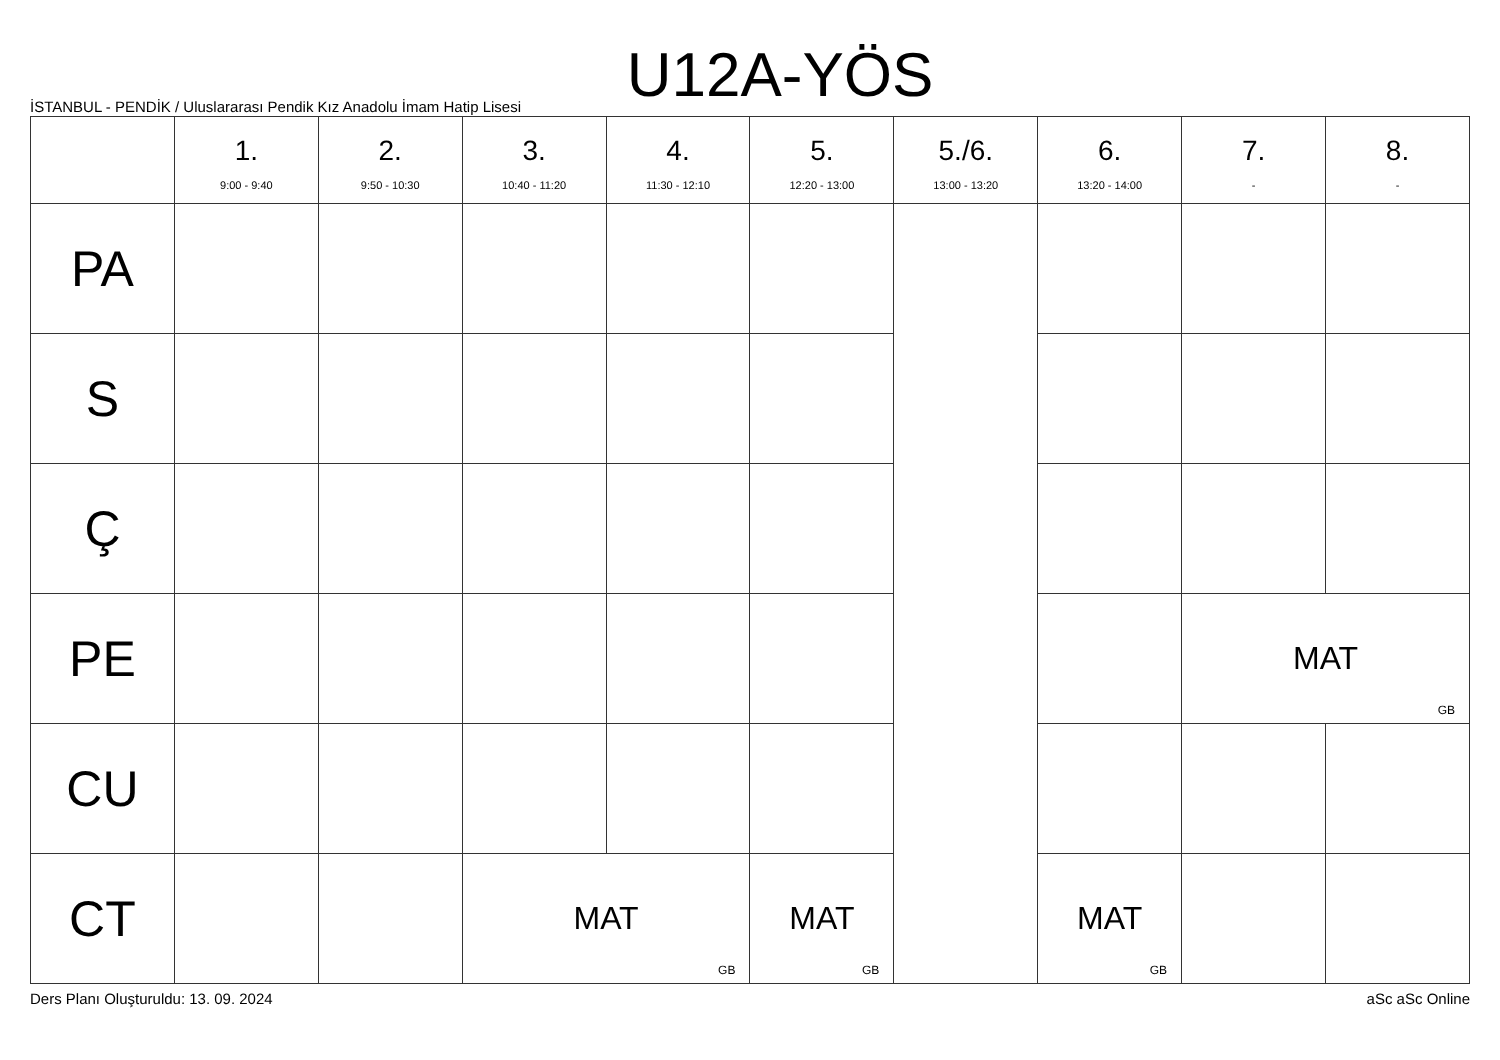U12A-YÖS
İSTANBUL - PENDİK / Uluslararası Pendik Kız Anadolu İmam Hatip Lisesi
| | 1. 9:00 - 9:40 | 2. 9:50 - 10:30 | 3. 10:40 - 11:20 | 4. 11:30 - 12:10 | 5. 12:20 - 13:00 | 5./6. 13:00 - 13:20 | 6. 13:20 - 14:00 | 7. - | 8. - |
| --- | --- | --- | --- | --- | --- | --- | --- | --- | --- |
| PA | | | | | | | | | |
| S | | | | | | | | | |
| Ç | | | | | | | | | |
| PE | | | | | | | | MAT GB | |
| CU | | | | | | | | | |
| CT | | | MAT GB | | MAT GB | | MAT GB | | |
Ders Planı Oluşturuldu: 13. 09. 2024 aSc aSc Online